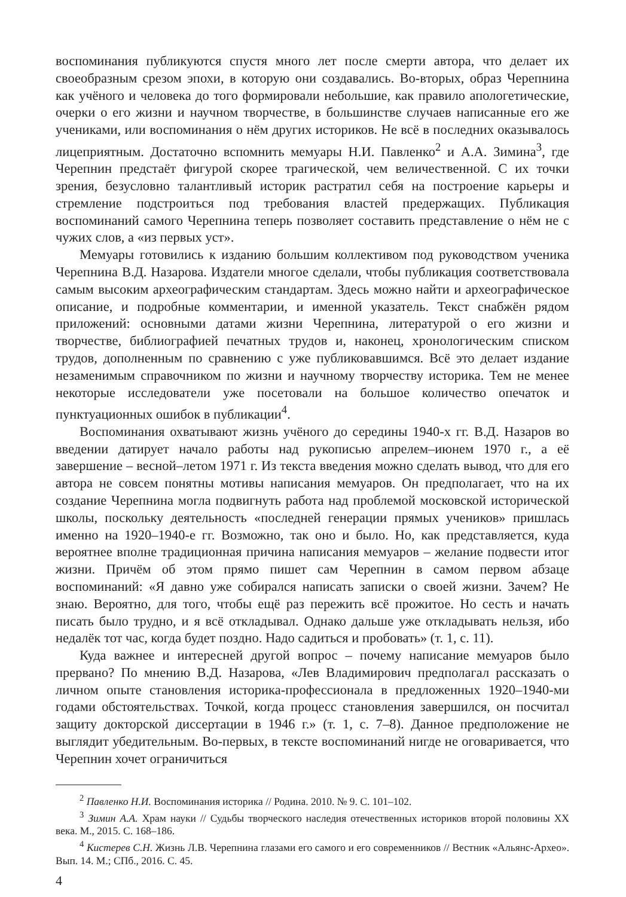воспоминания публикуются спустя много лет после смерти автора, что делает их своеобразным срезом эпохи, в которую они создавались. Во-вторых, образ Черепнина как учёного и человека до того формировали небольшие, как правило апологетические, очерки о его жизни и научном творчестве, в большинстве случаев написанные его же учениками, или воспоминания о нём других историков. Не всё в последних оказывалось лицеприятным. Достаточно вспомнить мемуары Н.И. Павленко<sup>2</sup> и А.А. Зимина<sup>3</sup>, где Черепнин предстаёт фигурой скорее трагической, чем величественной. С их точки зрения, безусловно талантливый историк растратил себя на построение карьеры и стремление подстроиться под требования властей предержащих. Публикация воспоминаний самого Черепнина теперь позволяет составить представление о нём не с чужих слов, а «из первых уст».
Мемуары готовились к изданию большим коллективом под руководством ученика Черепнина В.Д. Назарова. Издатели многое сделали, чтобы публикация соответствовала самым высоким археографическим стандартам. Здесь можно найти и археографическое описание, и подробные комментарии, и именной указатель. Текст снабжён рядом приложений: основными датами жизни Черепнина, литературой о его жизни и творчестве, библиографией печатных трудов и, наконец, хронологическим списком трудов, дополненным по сравнению с уже публиковавшимся. Всё это делает издание незаменимым справочником по жизни и научному творчеству историка. Тем не менее некоторые исследователи уже посетовали на большое количество опечаток и пунктуационных ошибок в публикации<sup>4</sup>.
Воспоминания охватывают жизнь учёного до середины 1940-х гг. В.Д. Назаров во введении датирует начало работы над рукописью апрелем–июнем 1970 г., а её завершение – весной–летом 1971 г. Из текста введения можно сделать вывод, что для его автора не совсем понятны мотивы написания мемуаров. Он предполагает, что на их создание Черепнина могла подвигнуть работа над проблемой московской исторической школы, поскольку деятельность «последней генерации прямых учеников» пришлась именно на 1920–1940-е гг. Возможно, так оно и было. Но, как представляется, куда вероятнее вполне традиционная причина написания мемуаров – желание подвести итог жизни. Причём об этом прямо пишет сам Черепнин в самом первом абзаце воспоминаний: «Я давно уже собирался написать записки о своей жизни. Зачем? Не знаю. Вероятно, для того, чтобы ещё раз пережить всё прожитое. Но сесть и начать писать было трудно, и я всё откладывал. Однако дальше уже откладывать нельзя, ибо недалёк тот час, когда будет поздно. Надо садиться и пробовать» (т. 1, с. 11).
Куда важнее и интересней другой вопрос – почему написание мемуаров было прервано? По мнению В.Д. Назарова, «Лев Владимирович предполагал рассказать о личном опыте становления историка-профессионала в предложенных 1920–1940-ми годами обстоятельствах. Точкой, когда процесс становления завершился, он посчитал защиту докторской диссертации в 1946 г.» (т. 1, с. 7–8). Данное предположение не выглядит убедительным. Во-первых, в тексте воспоминаний нигде не оговаривается, что Черепнин хочет ограничиться
<sup>2</sup> Павленко Н.И. Воспоминания историка // Родина. 2010. № 9. С. 101–102.
<sup>3</sup> Зимин А.А. Храм науки // Судьбы творческого наследия отечественных историков второй половины XX века. М., 2015. С. 168–186.
<sup>4</sup> Кистерев С.Н. Жизнь Л.В. Черепнина глазами его самого и его современников // Вестник «Альянс-Архео». Вып. 14. М.; СПб., 2016. С. 45.
4